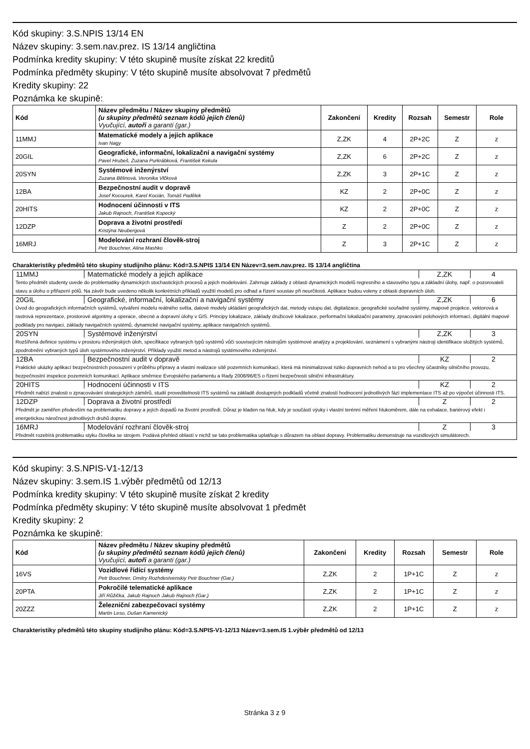Kód skupiny: 3.S.NPIS 13/14 EN
Název skupiny: 3.sem.nav.prez. IS 13/14 angličtina
Podmínka kredity skupiny: V této skupině musíte získat 22 kreditů
Podmínka předměty skupiny: V této skupině musíte absolvovat 7 předmětů
Kredity skupiny: 22
Poznámka ke skupině:
| Kód | Název předmětu / Název skupiny předmětů (u skupiny předmětů seznam kódů jejich členů) Vyučující, autoři a garanti (gar.) | Zakončení | Kredity | Rozsah | Semestr | Role |
| --- | --- | --- | --- | --- | --- | --- |
| 11MMJ | Matematické modely a jejich aplikace Ivan Nagy | Z,ZK | 4 | 2P+2C | Z | z |
| 20GIL | Geografické, informační, lokalizační a navigační systémy Pavel Hrubeš, Zuzana Purkrábková, František Kekula | Z,ZK | 6 | 2P+2C | Z | z |
| 20SYN | Systémové inženýrství Zuzana Bělinová, Veronika Vlčková | Z,ZK | 3 | 2P+1C | Z | z |
| 12BA | Bezpečnostní audit v dopravě Josef Kocourek, Karel Kocián, Tomáš Padělek | KZ | 2 | 2P+0C | Z | z |
| 20HITS | Hodnocení účinnosti v ITS Jakub Rajnoch, František Kopecký | KZ | 2 | 2P+0C | Z | z |
| 12DZP | Doprava a životní prostředí Kristýna Neubergová | Z | 2 | 2P+0C | Z | z |
| 16MRJ | Modelování rozhraní člověk-stroj Petr Bouchner, Alina Mashko | Z | 3 | 2P+1C | Z | z |
Charakteristiky předmětů této skupiny studijního plánu: Kód=3.S.NPIS 13/14 EN Název=3.sem.nav.prez. IS 13/14 angličtina
| 11MMJ | Matematické modely a jejich aplikace | Z,ZK | 4 |
| Tento předmět studenty uvede do problematiky dynamických stochastických procesů a jejich modelování. Zahrnuje základy z oblasti dynamických modelů regresního a stavového typu a základní úlohy, např. o pozorovateli stavu a úlohu o přiřazení pólů. Na závěr bude uvedeno několik konkrétních příkladů využití modelů pro odhad a řízení soustav při neurčitosti. Aplikace budou voleny z oblasti dopravních úloh. | | | |
| 20GIL | Geografické, informační, lokalizační a navigační systémy | Z,ZK | 6 |
| Úvod do geografických informačních systémů, vytváření modelu reálného světa, datové modely ukládání geografických dat, metody vstupu dat, digitalizace, geografické souřadné systémy, mapové projekce, vektorová a rastrová reprezentace, prostorové algoritmy a operace, obecné a dopravní úlohy v GIS. Principy lokalizace, základy družicové lokalizace, performační lokalizační parametry, zpracování polohových informací, digitální mapové podklady pro navigaci, základy navigačních systémů, dynamické navigační systémy, aplikace navigačních systémů. | | | |
| 20SYN | Systémové inženýrství | Z,ZK | 3 |
| Rozšířená definice systému v prostoru inženýrských úloh, specifikace vybraných typů systémů vůči souvisejícím nástrojům systémové analýzy a projektování, seznámení s vybranými nástroji identifikace složitých systémů, zpodrobnění vybraných typů úloh systémového inženýrství. Příklady využití metod a nástrojů systémového inženýrství. | | | |
| 12BA | Bezpečnostní audit v dopravě | KZ | 2 |
| Praktické ukázky aplikací bezpečnostních posouzení v průběhu přípravy a vlastní realizace sítě pozemních komunikací, která má minimalizovat riziko dopravních nehod a to pro všechny účastníky silničního provozu, bezpečnostní inspekce pozemních komunikací. Aplikace směrnice Evropského parlamentu a Rady 2008/96/ES o řízení bezpečnosti silniční infrastruktury. | | | |
| 20HITS | Hodnocení účinnosti v ITS | KZ | 2 |
| Předmět nabízí znalosti o zpracovávání strategických záměrů, studií proveditelnosti ITS systémů na základě dostupných podkladů včetně znalostí hodnocení jednotlivých fází implementace ITS až po výpočet účinnosti ITS. | | | |
| 12DZP | Doprava a životní prostředí | Z | 2 |
| Předmět je zaměřen především na problematiku dopravy a jejích dopadů na životní prostředí. Důraz je kladen na hluk, kdy je součástí výuky i vlastní terénní měření hlukoměrem, dále na exhalace, bariérový efekt i energetickou náročnost jednotlivých druhů doprav. | | | |
| 16MRJ | Modelování rozhraní člověk-stroj | Z | 3 |
| Předmět rozebírá problematiku styku člověka se strojem. Podává přehled oblastí v nichž se tato problematika uplatňuje s důrazem na oblast dopravy. Problematiku demonstruje na vozidlových simulátorech. | | | |
Kód skupiny: 3.S.NPIS-V1-12/13
Název skupiny: 3.sem.IS 1.výběr předmětů od 12/13
Podmínka kredity skupiny: V této skupině musíte získat 2 kredity
Podmínka předměty skupiny: V této skupině musíte absolvovat 1 předmět
Kredity skupiny: 2
Poznámka ke skupině:
| Kód | Název předmětu / Název skupiny předmětů (u skupiny předmětů seznam kódů jejich členů) Vyučující, autoři a garanti (gar.) | Zakončení | Kredity | Rozsah | Semestr | Role |
| --- | --- | --- | --- | --- | --- | --- |
| 16VS | Vozidlové řídící systémy Petr Bouchner, Dmitry Rozhdestvenskiy Petr Bouchner (Gar.) | Z,ZK | 2 | 1P+1C | Z | z |
| 20PTA | Pokročilé telematické aplikace Jiří Růžička, Jakub Rajnoch Jakub Rajnoch (Gar.) | Z,ZK | 2 | 1P+1C | Z | z |
| 20ZZZ | Železniční zabezpečovací systémy Martin Leso, Dušan Kamenický | Z,ZK | 2 | 1P+1C | Z | z |
Charakteristiky předmětů této skupiny studijního plánu: Kód=3.S.NPIS-V1-12/13 Název=3.sem.IS 1.výběr předmětů od 12/13
Stránka 3 z 9